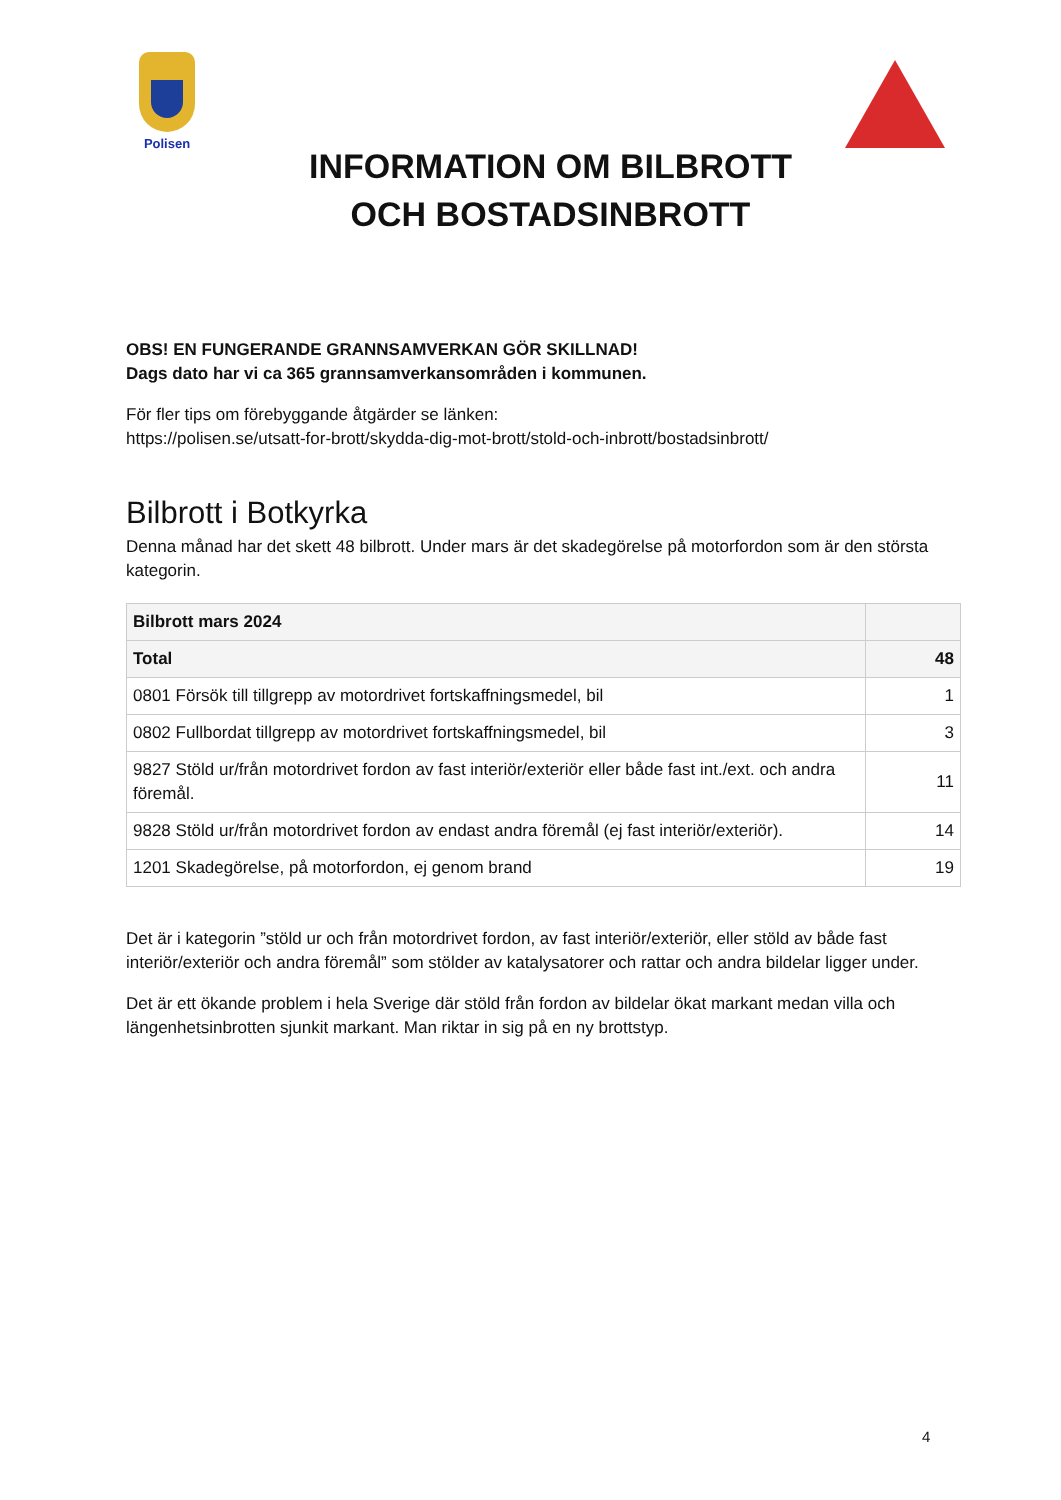Polisen
INFORMATION OM BILBROTT
OCH BOSTADSINBROTT
OBS! EN FUNGERANDE GRANNSAMVERKAN GÖR SKILLNAD!
Dags dato har vi ca 365 grannsamverkansområden i kommunen.
För fler tips om förebyggande åtgärder se länken:
https://polisen.se/utsatt-for-brott/skydda-dig-mot-brott/stold-och-inbrott/bostadsinbrott/
Bilbrott i Botkyrka
Denna månad har det skett 48 bilbrott. Under mars är det skadegörelse på motorfordon som är den största kategorin.
| Bilbrott mars 2024 | |
| --- | --- |
| Total | 48 |
| 0801 Försök till tillgrepp av motordrivet fortskaffningsmedel, bil | 1 |
| 0802 Fullbordat tillgrepp av motordrivet fortskaffningsmedel, bil | 3 |
| 9827 Stöld ur/från motordrivet fordon av fast interiör/exteriör eller både fast int./ext. och andra föremål. | 11 |
| 9828 Stöld ur/från motordrivet fordon av endast andra föremål (ej fast interiör/exteriör). | 14 |
| 1201 Skadegörelse, på motorfordon, ej genom brand | 19 |
Det är i kategorin ”stöld ur och från motordrivet fordon, av fast interiör/exteriör, eller stöld av både fast interiör/exteriör och andra föremål” som stölder av katalysatorer och rattar och andra bildelar ligger under.
Det är ett ökande problem i hela Sverige där stöld från fordon av bildelar ökat markant medan villa och längenhetsinbrotten sjunkit markant. Man riktar in sig på en ny brottstyp.
4